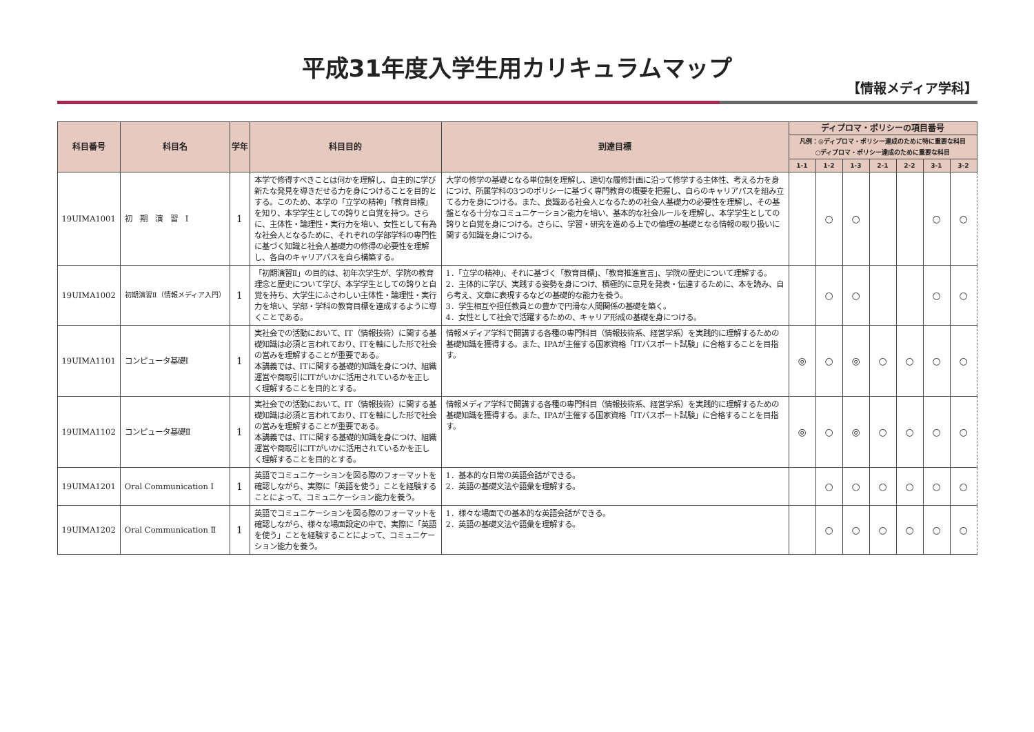平成31年度入学生用カリキュラムマップ
【情報メディア学科】
| 科目番号 | 科目名 | 学年 | 科目目的 | 到達目標 | ディプロマ・ポリシーの項目番号 | | | | | | |
| --- | --- | --- | --- | --- | --- | --- | --- | --- | --- | --- | --- |
| | | | | | 凡例：◎ディプロマ・ポリシー達成のために特に重要な科目 ○ディプロマ・ポリシー達成のために重要な科目 | | | | | | |
| | | | | | 1-1 | 1-2 | 1-3 | 2-1 | 2-2 | 3-1 | 3-2 |
| 19UIMA1001 | 初 期 演 習 Ⅰ | 1 | 本学で修得すべきことは何かを理解し、自主的に学び新たな発見を導きだせる力を身につけることを目的とする。このため、本学の「立学の精神」「教育目標」を知り、本学学生としての誇りと自覚を持つ。さらに、主体性・論理性・実行力を培い、女性として有為な社会人となるために、それぞれの学部学科の専門性に基づく知識と社会人基礎力の修得の必要性を理解し、各自のキャリアパスを自ら構築する。 | 大学の修学の基礎となる単位制を理解し、適切な履修計画に沿って修学する主体性、考える力を身につけ、所属学科の3つのポリシーに基づく専門教育の概要を把握し、自らのキャリアパスを組み立てる力を身につける。また、良識ある社会人となるための社会人基礎力の必要性を理解し、その基盤となる十分なコミュニケーション能力を培い、基本的な社会ルールを理解し、本学学生としての誇りと自覚を身につける。さらに、学習・研究を進める上での倫理の基礎となる情報の取り扱いに関する知識を身につける。 | | ○ | ○ | | | ○ | ○ |
| 19UIMA1002 | 初期演習Ⅱ（情報メディア入門） | 1 | 「初期演習Ⅱ」の目的は、初年次学生が、学院の教育理念と歴史について学び、本学学生としての誇りと自覚を持ち、大学生にふさわしい主体性・論理性・実行力を培い、学部・学科の教育目標を達成するように導くことである。 | 1．「立学の精神」、それに基づく「教育目標」、「教育推進宣言」、学院の歴史について理解する。 2．主体的に学び、実践する姿勢を身につけ、積極的に意見を発表・伝達するために、本を読み、自ら考え、文章に表現するなどの基礎的な能力を養う。 3．学生相互や担任教員との豊かで円滑な人間関係の基礎を築く。 4．女性として社会で活躍するための、キャリア形成の基礎を身につける。 | | ○ | ○ | | | ○ | ○ |
| 19UIMA1101 | コンピュータ基礎Ⅰ | 1 | 実社会での活動において、IT（情報技術）に関する基礎知識は必須と言われており、ITを軸にした形で社会の営みを理解することが重要である。 本講義では、ITに関する基礎的知識を身につけ、組織運営や商取引にITがいかに活用されているかを正しく理解することを目的とする。 | 情報メディア学科で開講する各種の専門科目（情報技術系、経営学系）を実践的に理解するための基礎知識を獲得する。また、IPAが主催する国家資格「ITパスポート試験」に合格することを目指す。 | ◎ | ○ | ◎ | ○ | ○ | ○ | ○ |
| 19UIMA1102 | コンピュータ基礎Ⅱ | 1 | 実社会での活動において、IT（情報技術）に関する基礎知識は必須と言われており、ITを軸にした形で社会の営みを理解することが重要である。 本講義では、ITに関する基礎的知識を身につけ、組織運営や商取引にITがいかに活用されているかを正しく理解することを目的とする。 | 情報メディア学科で開講する各種の専門科目（情報技術系、経営学系）を実践的に理解するための基礎知識を獲得する。また、IPAが主催する国家資格「ITパスポート試験」に合格することを目指す。 | ◎ | ○ | ◎ | ○ | ○ | ○ | ○ |
| 19UIMA1201 | Oral Communication Ⅰ | 1 | 英語でコミュニケーションを図る際のフォーマットを確認しながら、実際に「英語を使う」ことを経験することによって、コミュニケーション能力を養う。 | 1．基本的な日常の英語会話ができる。 2．英語の基礎文法や語彙を理解する。 | | ○ | ○ | ○ | ○ | ○ | ○ |
| 19UIMA1202 | Oral Communication Ⅱ | 1 | 英語でコミュニケーションを図る際のフォーマットを確認しながら、様々な場面設定の中で、実際に「英語を使う」ことを経験することによって、コミュニケーション能力を養う。 | 1．様々な場面での基本的な英語会話ができる。 2．英語の基礎文法や語彙を理解する。 | | ○ | ○ | ○ | ○ | ○ | ○ |